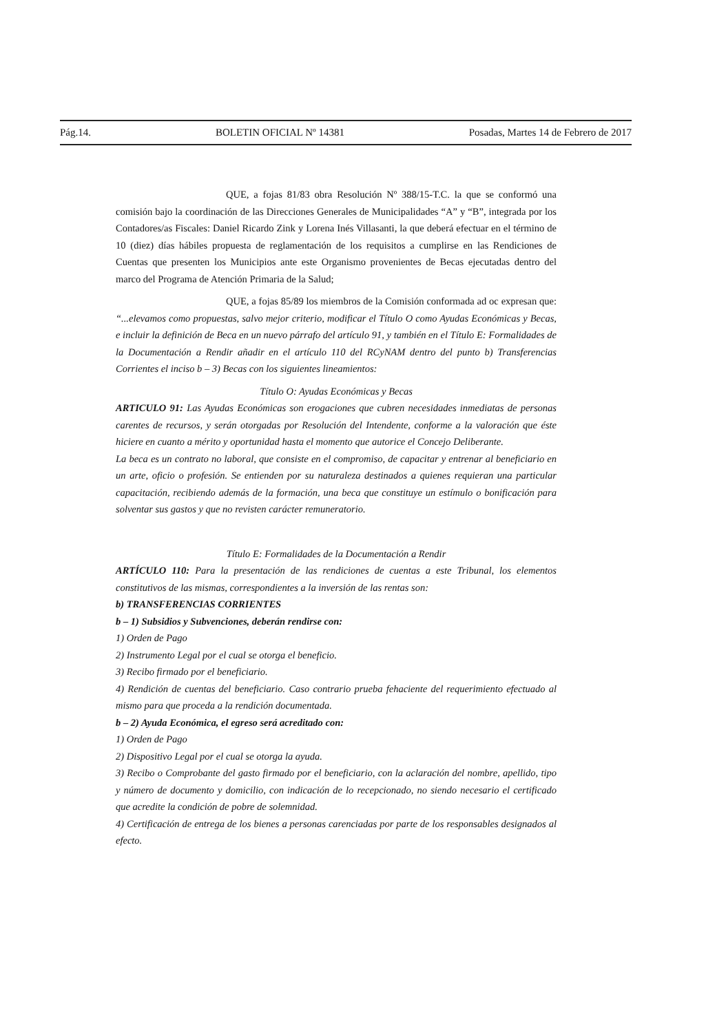Pág.14. BOLETIN OFICIAL Nº 14381 Posadas, Martes 14 de Febrero de 2017
QUE, a fojas 81/83 obra Resolución Nº 388/15-T.C. la que se conformó una comisión bajo la coordinación de las Direcciones Generales de Municipalidades “A” y “B”, integrada por los Contadores/as Fiscales: Daniel Ricardo Zink y Lorena Inés Villasanti, la que deberá efectuar en el término de 10 (diez) días hábiles propuesta de reglamentación de los requisitos a cumplirse en las Rendiciones de Cuentas que presenten los Municipios ante este Organismo provenientes de Becas ejecutadas dentro del marco del Programa de Atención Primaria de la Salud;
QUE, a fojas 85/89 los miembros de la Comisión conformada ad oc expresan que: “...elevamos como propuestas, salvo mejor criterio, modificar el Título O como Ayudas Económicas y Becas, e incluir la definición de Beca en un nuevo párrafo del artículo 91, y también en el Título E: Formalidades de la Documentación a Rendir añadir en el artículo 110 del RCyNAM dentro del punto b) Transferencias Corrientes el inciso b – 3) Becas con los siguientes lineamientos:
Título O: Ayudas Económicas y Becas
ARTICULO 91: Las Ayudas Económicas son erogaciones que cubren necesidades inmediatas de personas carentes de recursos, y serán otorgadas por Resolución del Intendente, conforme a la valoración que éste hiciere en cuanto a mérito y oportunidad hasta el momento que autorice el Concejo Deliberante.
La beca es un contrato no laboral, que consiste en el compromiso, de capacitar y entrenar al beneficiario en un arte, oficio o profesión. Se entienden por su naturaleza destinados a quienes requieran una particular capacitación, recibiendo además de la formación, una beca que constituye un estímulo o bonificación para solventar sus gastos y que no revisten carácter remuneratorio.
Título E: Formalidades de la Documentación a Rendir
ARTÍCULO 110: Para la presentación de las rendiciones de cuentas a este Tribunal, los elementos constitutivos de las mismas, correspondientes a la inversión de las rentas son:
b) TRANSFERENCIAS CORRIENTES
b – 1) Subsidios y Subvenciones, deberán rendirse con:
1) Orden de Pago
2) Instrumento Legal por el cual se otorga el beneficio.
3) Recibo firmado por el beneficiario.
4) Rendición de cuentas del beneficiario. Caso contrario prueba fehaciente del requerimiento efectuado al mismo para que proceda a la rendición documentada.
b – 2) Ayuda Económica, el egreso será acreditado con:
1) Orden de Pago
2) Dispositivo Legal por el cual se otorga la ayuda.
3) Recibo o Comprobante del gasto firmado por el beneficiario, con la aclaración del nombre, apellido, tipo y número de documento y domicilio, con indicación de lo recepcionado, no siendo necesario el certificado que acredite la condición de pobre de solemnidad.
4) Certificación de entrega de los bienes a personas carenciadas por parte de los responsables designados al efecto.